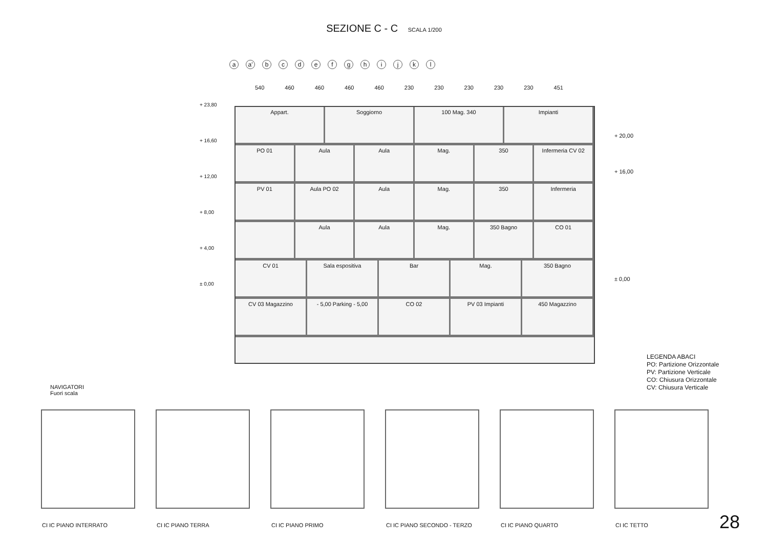SEZIONE C - C SCALA 1/200
a a' bcdefghijkl
540 460 460 460 460 230 230 230 230 230 451
+ 23,80
+ 16,60
+ 12,00
+ 8,00
+ 4,00
± 0,00
Appart. Soggiorno 100 Mag. 340 Impianti
PO 01 Aula Aula Mag. 350 Infermeria CV 02
PV 01 Aula PO 02 Aula Mag. 350 Infermeria
Aula Aula Mag. 350 Bagno CO 01
CV 01 Sala espositiva Bar Mag. 350 Bagno
CV 03 Magazzino - 5,00 Parking - 5,00 CO 02 PV 03 Impianti 450 Magazzino
+ 20,00
+ 16,00
± 0,00
LEGENDA ABACI
PO: Partizione Orizzontale
PV: Partizione Verticale
CO: Chiusura Orizzontale
CV: Chiusura Verticale
NAVIGATORI
Fuori scala
CI IC PIANO INTERRATO
CI IC PIANO TERRA
CI IC PIANO PRIMO
CI IC PIANO SECONDO - TERZO
CI IC PIANO QUARTO
CI IC TETTO
28